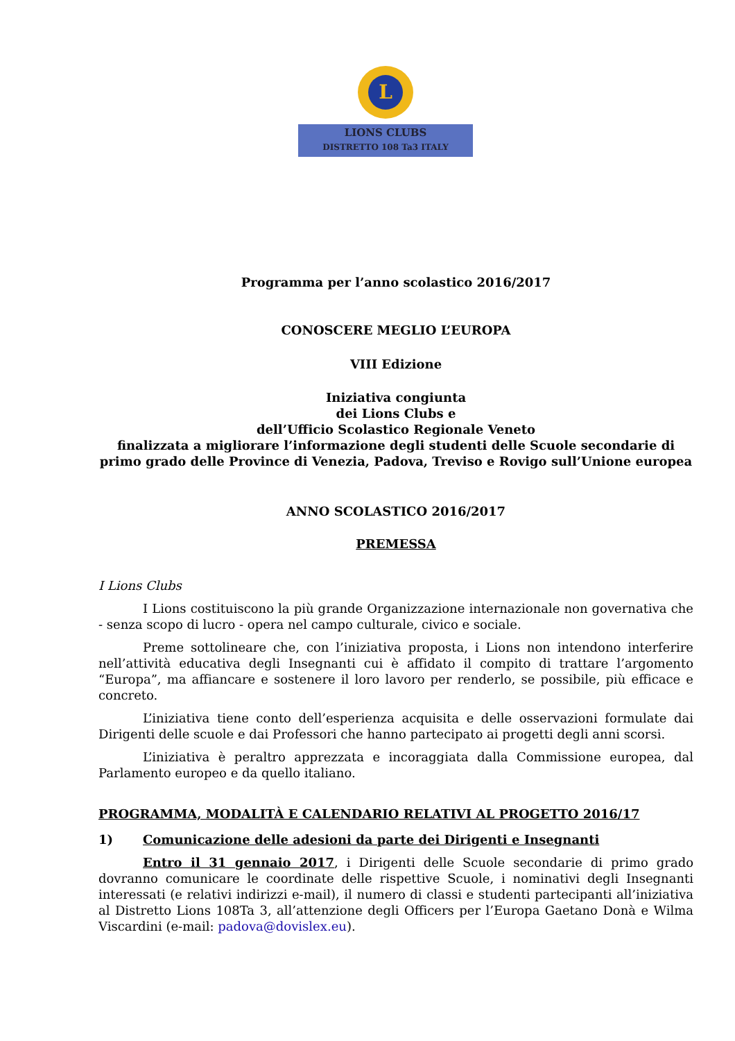L
LIONS CLUBS
DISTRETTO 108 Ta3 ITALY
Programma per l’anno scolastico 2016/2017
CONOSCERE MEGLIO L’EUROPA
VIII Edizione
Iniziativa congiunta
dei Lions Clubs e
dell’Ufficio Scolastico Regionale Veneto
finalizzata a migliorare l’informazione degli studenti delle Scuole secondarie di primo grado delle Province di Venezia, Padova, Treviso e Rovigo sull’Unione europea
ANNO SCOLASTICO 2016/2017
PREMESSA
I Lions Clubs
I Lions costituiscono la più grande Organizzazione internazionale non governativa che - senza scopo di lucro - opera nel campo culturale, civico e sociale.
Preme sottolineare che, con l’iniziativa proposta, i Lions non intendono interferire nell’attività educativa degli Insegnanti cui è affidato il compito di trattare l’argomento “Europa”, ma affiancare e sostenere il loro lavoro per renderlo, se possibile, più efficace e concreto.
L’iniziativa tiene conto dell’esperienza acquisita e delle osservazioni formulate dai Dirigenti delle scuole e dai Professori che hanno partecipato ai progetti degli anni scorsi.
L’iniziativa è peraltro apprezzata e incoraggiata dalla Commissione europea, dal Parlamento europeo e da quello italiano.
PROGRAMMA, MODALITÀ E CALENDARIO RELATIVI AL PROGETTO 2016/17
1) Comunicazione delle adesioni da parte dei Dirigenti e Insegnanti
Entro il 31 gennaio 2017, i Dirigenti delle Scuole secondarie di primo grado dovranno comunicare le coordinate delle rispettive Scuole, i nominativi degli Insegnanti interessati (e relativi indirizzi e-mail), il numero di classi e studenti partecipanti all’iniziativa al Distretto Lions 108Ta 3, all’attenzione degli Officers per l’Europa Gaetano Donà e Wilma Viscardini (e-mail: padova@dovislex.eu).